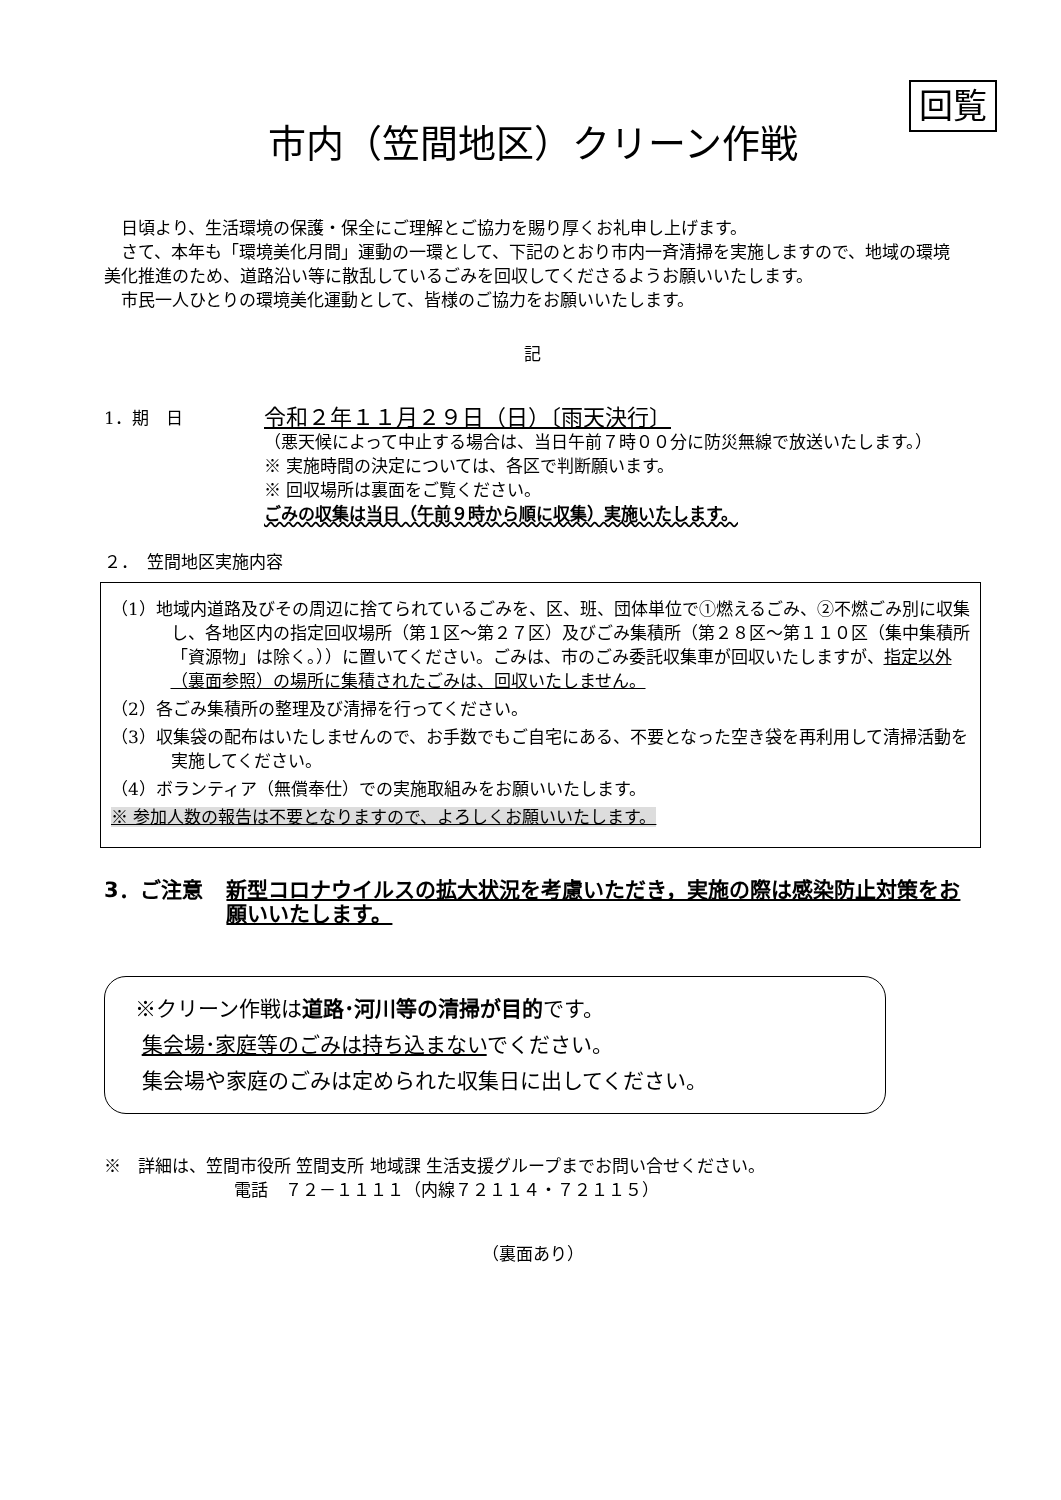回覧
市内（笠間地区）クリーン作戦
日頃より、生活環境の保護・保全にご理解とご協力を賜り厚くお礼申し上げます。
さて、本年も「環境美化月間」運動の一環として、下記のとおり市内一斉清掃を実施しますので、地域の環境美化推進のため、道路沿い等に散乱しているごみを回収してくださるようお願いいたします。
市民一人ひとりの環境美化運動として、皆様のご協力をお願いいたします。
記
1．期　日
令和２年１１月２９日（日）〔雨天決行〕
（悪天候によって中止する場合は、当日午前７時００分に防災無線で放送いたします。）
※ 実施時間の決定については、各区で判断願います。
※ 回収場所は裏面をご覧ください。
ごみの収集は当日（午前９時から順に収集）実施いたします。
２．　笠間地区実施内容
（1）地域内道路及びその周辺に捨てられているごみを、区、班、団体単位で①燃えるごみ、②不燃ごみ別に収集し、各地区内の指定回収場所（第１区～第２７区）及びごみ集積所（第２８区～第１１０区（集中集積所「資源物」は除く。））に置いてください。ごみは、市のごみ委託収集車が回収いたしますが、指定以外（裏面参照）の場所に集積されたごみは、回収いたしません。
（2）各ごみ集積所の整理及び清掃を行ってください。
（3）収集袋の配布はいたしませんので、お手数でもご自宅にある、不要となった空き袋を再利用して清掃活動を実施してください。
（4）ボランティア（無償奉仕）での実施取組みをお願いいたします。
※ 参加人数の報告は不要となりますので、よろしくお願いいたします。
3．ご注意 新型コロナウイルスの拡大状況を考慮いただき，実施の際は感染防止対策をお願いいたします。
※クリーン作戦は道路･河川等の清掃が目的です。
集会場･家庭等のごみは持ち込まないでください。
集会場や家庭のごみは定められた収集日に出してください。
※　詳細は、笠間市役所 笠間支所 地域課 生活支援グループまでお問い合せください。
電話　７２－１１１１（内線７２１１４・７２１１５）
（裏面あり）